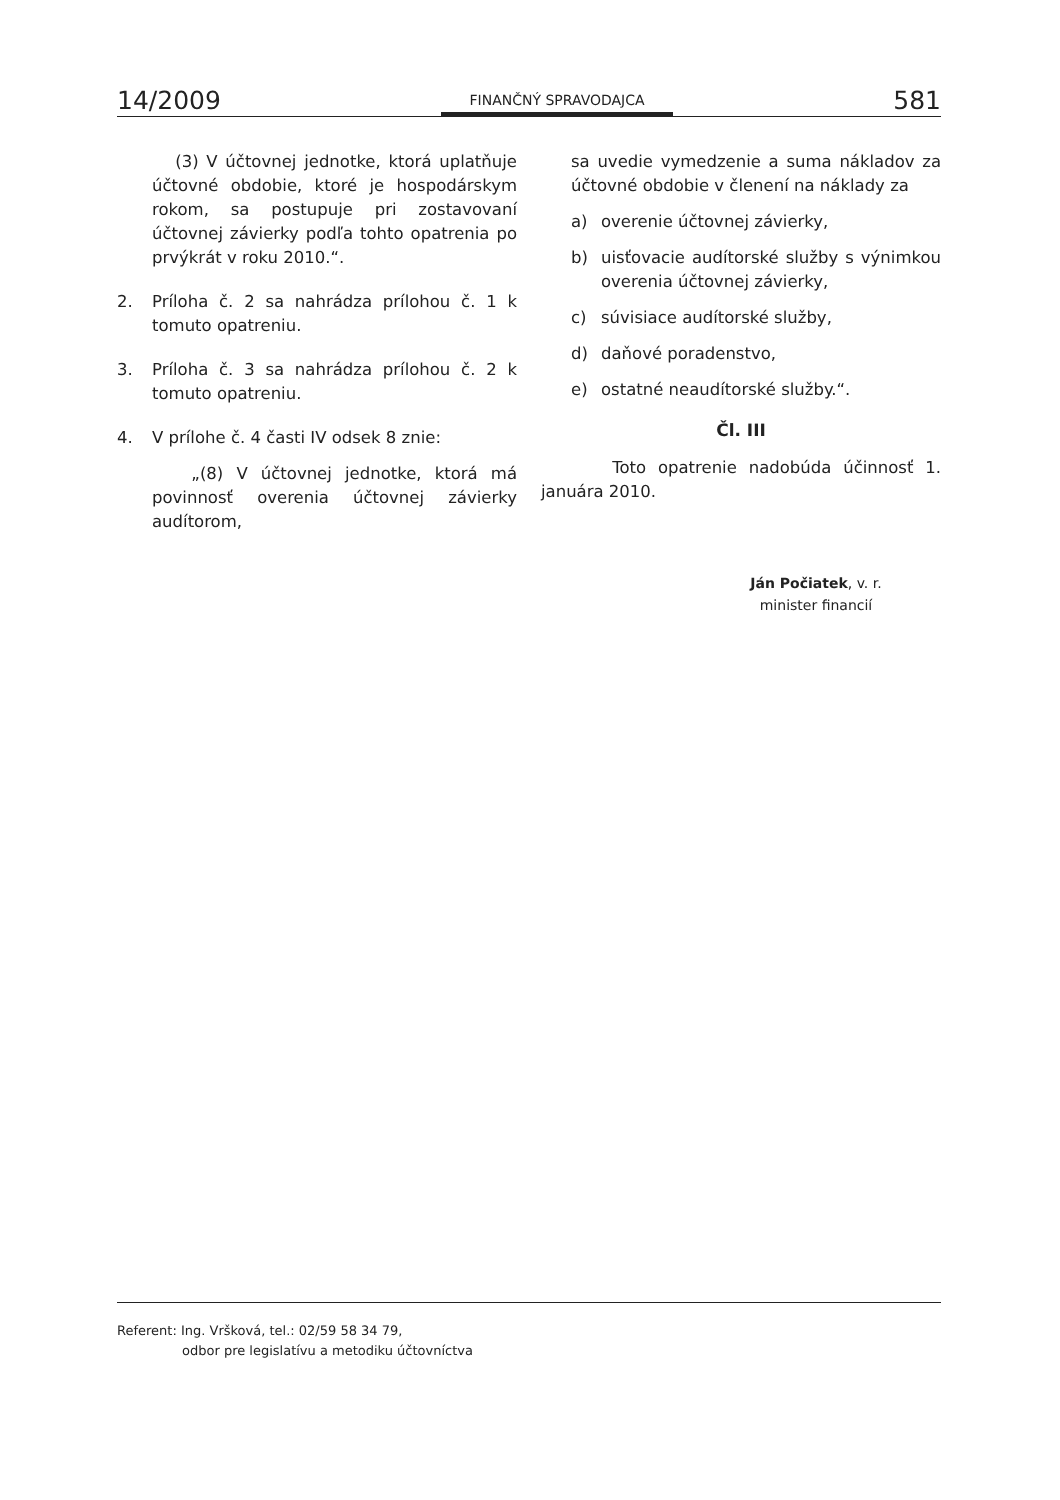14/2009 FINANČNÝ SPRAVODAJCA 581
(3) V účtovnej jednotke, ktorá uplatňuje účtovné obdobie, ktoré je hospodárskym rokom, sa postupuje pri zostavovaní účtovnej závierky podľa tohto opatrenia po prvýkrát v roku 2010.“.
2. Príloha č. 2 sa nahrádza prílohou č. 1 k tomuto opatreniu.
3. Príloha č. 3 sa nahrádza prílohou č. 2 k tomuto opatreniu.
4. V prílohe č. 4 časti IV odsek 8 znie:
„(8) V účtovnej jednotke, ktorá má povinnosť overenia účtovnej závierky audítorom,
sa uvedie vymedzenie a suma nákladov za účtovné obdobie v členení na náklady za
a) overenie účtovnej závierky,
b) uisťovacie audítorské služby s výnimkou overenia účtovnej závierky,
c) súvisiace audítorské služby,
d) daňové poradenstvo,
e) ostatné neaudítorské služby.“.
Čl. III
Toto opatrenie nadobúda účinnosť 1. januára 2010.
Ján Počiatek, v. r.
minister financií
Referent: Ing. Vršková, tel.: 02/59 58 34 79,
odbor pre legislatívu a metodiku účtovníctva